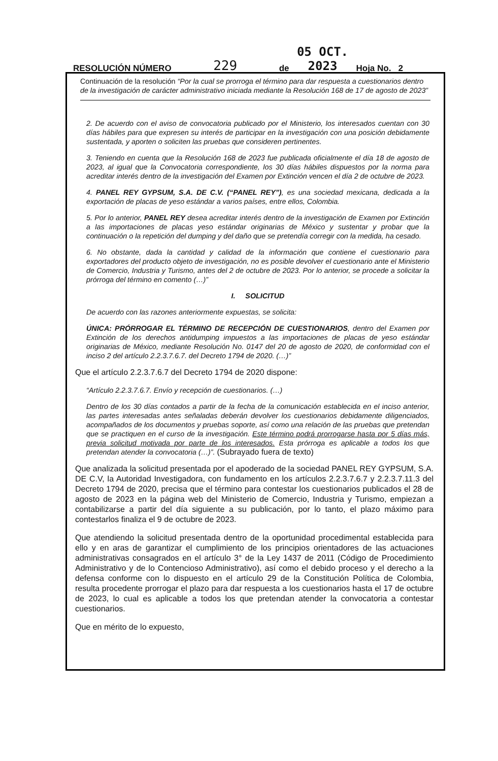RESOLUCIÓN NÚMERO 229 de 05 OCT. 2023 Hoja No. 2
Continuación de la resolución “Por la cual se prorroga el término para dar respuesta a cuestionarios dentro de la investigación de carácter administrativo iniciada mediante la Resolución 168 de 17 de agosto de 2023”
2. De acuerdo con el aviso de convocatoria publicado por el Ministerio, los interesados cuentan con 30 días hábiles para que expresen su interés de participar en la investigación con una posición debidamente sustentada, y aporten o soliciten las pruebas que consideren pertinentes.
3. Teniendo en cuenta que la Resolución 168 de 2023 fue publicada oficialmente el día 18 de agosto de 2023, al igual que la Convocatoria correspondiente, los 30 días hábiles dispuestos por la norma para acreditar interés dentro de la investigación del Examen por Extinción vencen el día 2 de octubre de 2023.
4. PANEL REY GYPSUM, S.A. DE C.V. (“PANEL REY”), es una sociedad mexicana, dedicada a la exportación de placas de yeso estándar a varios países, entre ellos, Colombia.
5. Por lo anterior, PANEL REY desea acreditar interés dentro de la investigación de Examen por Extinción a las importaciones de placas yeso estándar originarias de México y sustentar y probar que la continuación o la repetición del dumping y del daño que se pretendía corregir con la medida, ha cesado.
6. No obstante, dada la cantidad y calidad de la información que contiene el cuestionario para exportadores del producto objeto de investigación, no es posible devolver el cuestionario ante el Ministerio de Comercio, Industria y Turismo, antes del 2 de octubre de 2023. Por lo anterior, se procede a solicitar la prórroga del término en comento (…)”
I. SOLICITUD
De acuerdo con las razones anteriormente expuestas, se solicita:
ÚNICA: PRÓRROGAR EL TÉRMINO DE RECEPCIÓN DE CUESTIONARIOS, dentro del Examen por Extinción de los derechos antidumping impuestos a las importaciones de placas de yeso estándar originarias de México, mediante Resolución No. 0147 del 20 de agosto de 2020, de conformidad con el inciso 2 del artículo 2.2.3.7.6.7. del Decreto 1794 de 2020. (…)”
Que el artículo 2.2.3.7.6.7 del Decreto 1794 de 2020 dispone:
“Artículo 2.2.3.7.6.7. Envío y recepción de cuestionarios. (…)
Dentro de los 30 días contados a partir de la fecha de la comunicación establecida en el inciso anterior, las partes interesadas antes señaladas deberán devolver los cuestionarios debidamente diligenciados, acompañados de los documentos y pruebas soporte, así como una relación de las pruebas que pretendan que se practiquen en el curso de la investigación. Este término podrá prorrogarse hasta por 5 días más, previa solicitud motivada por parte de los interesados. Esta prórroga es aplicable a todos los que pretendan atender la convocatoria (…)”. (Subrayado fuera de texto)
Que analizada la solicitud presentada por el apoderado de la sociedad PANEL REY GYPSUM, S.A. DE C.V, la Autoridad Investigadora, con fundamento en los artículos 2.2.3.7.6.7 y 2.2.3.7.11.3 del Decreto 1794 de 2020, precisa que el término para contestar los cuestionarios publicados el 28 de agosto de 2023 en la página web del Ministerio de Comercio, Industria y Turismo, empiezan a contabilizarse a partir del día siguiente a su publicación, por lo tanto, el plazo máximo para contestarlos finaliza el 9 de octubre de 2023.
Que atendiendo la solicitud presentada dentro de la oportunidad procedimental establecida para ello y en aras de garantizar el cumplimiento de los principios orientadores de las actuaciones administrativas consagrados en el artículo 3° de la Ley 1437 de 2011 (Código de Procedimiento Administrativo y de lo Contencioso Administrativo), así como el debido proceso y el derecho a la defensa conforme con lo dispuesto en el artículo 29 de la Constitución Política de Colombia, resulta procedente prorrogar el plazo para dar respuesta a los cuestionarios hasta el 17 de octubre de 2023, lo cual es aplicable a todos los que pretendan atender la convocatoria a contestar cuestionarios.
Que en mérito de lo expuesto,